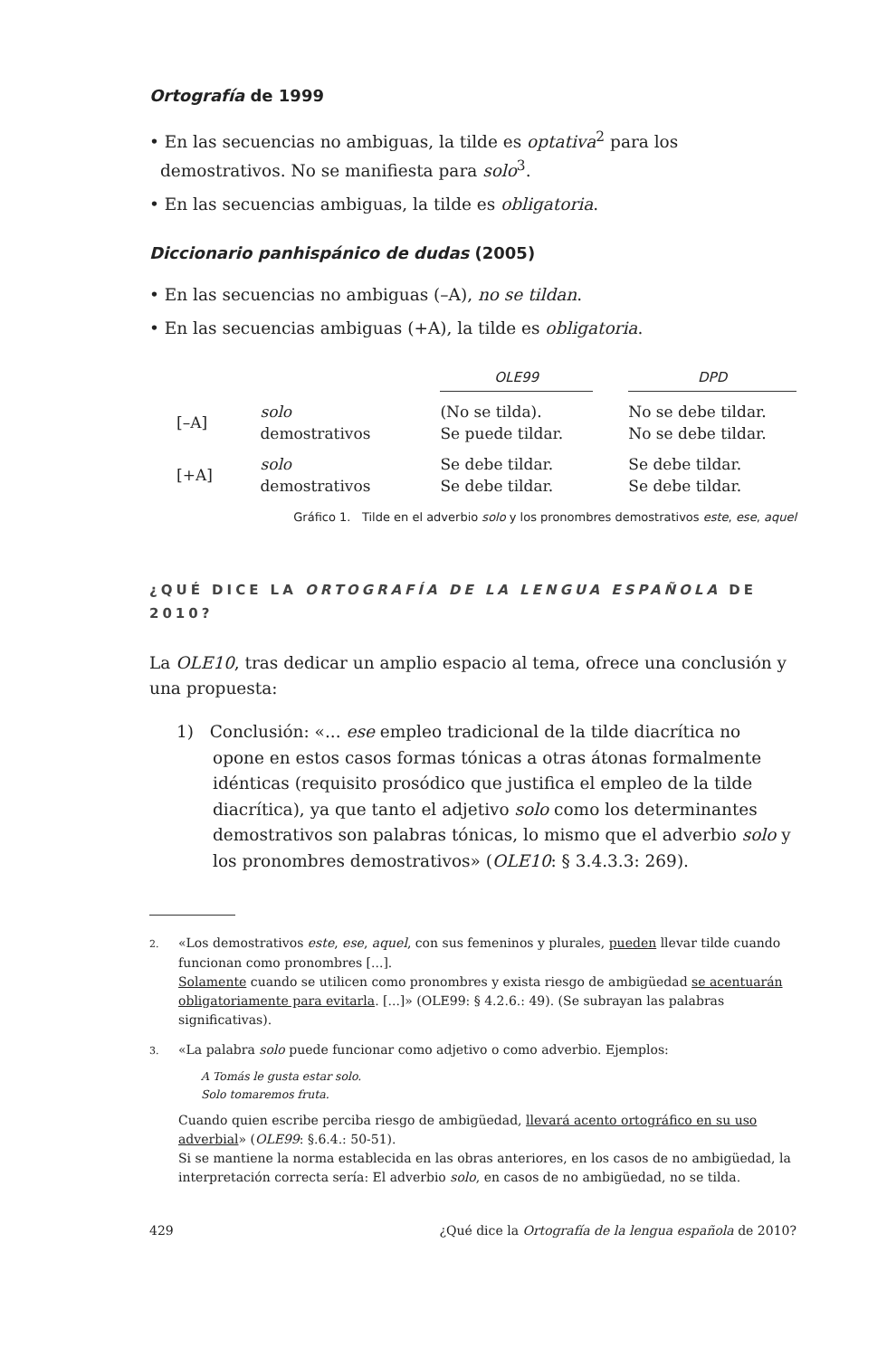Ortografía de 1999
• En las secuencias no ambiguas, la tilde es optativa<sup>2</sup> para los demostrativos. No se manifiesta para solo<sup>3</sup>.
• En las secuencias ambiguas, la tilde es obligatoria.
Diccionario panhispánico de dudas (2005)
• En las secuencias no ambiguas (–A), no se tildan.
• En las secuencias ambiguas (+A), la tilde es obligatoria.
| | | OLE99 | | DPD |
| [–A] | solo | (No se tilda). | | No se debe tildar. |
| | demostrativos | Se puede tildar. | | No se debe tildar. |
| [+A] | solo | Se debe tildar. | | Se debe tildar. |
| | demostrativos | Se debe tildar. | | Se debe tildar. |
Gráfico 1. Tilde en el adverbio solo y los pronombres demostrativos este, ese, aquel
¿QUÉ DICE LA ORTOGRAFÍA DE LA LENGUA ESPAÑOLA DE 2010?
La OLE10, tras dedicar un amplio espacio al tema, ofrece una conclusión y una propuesta:
1) Conclusión: «... ese empleo tradicional de la tilde diacrítica no opone en estos casos formas tónicas a otras átonas formalmente idénticas (requisito prosódico que justifica el empleo de la tilde diacrítica), ya que tanto el adjetivo solo como los determinantes demostrativos son palabras tónicas, lo mismo que el adverbio solo y los pronombres demostrativos» (OLE10: § 3.4.3.3: 269).
2. «Los demostrativos este, ese, aquel, con sus femeninos y plurales, pueden llevar tilde cuando funcionan como pronombres [...].
Solamente cuando se utilicen como pronombres y exista riesgo de ambigüedad se acentuarán obligatoriamente para evitarla. [...]» (OLE99: § 4.2.6.: 49). (Se subrayan las palabras significativas).
3. «La palabra solo puede funcionar como adjetivo o como adverbio. Ejemplos:
A Tomás le gusta estar solo.
Solo tomaremos fruta.
Cuando quien escribe perciba riesgo de ambigüedad, llevará acento ortográfico en su uso adverbial» (OLE99: §.6.4.: 50-51).
Si se mantiene la norma establecida en las obras anteriores, en los casos de no ambigüedad, la interpretación correcta sería: El adverbio solo, en casos de no ambigüedad, no se tilda.
429 ¿Qué dice la Ortografía de la lengua española de 2010?